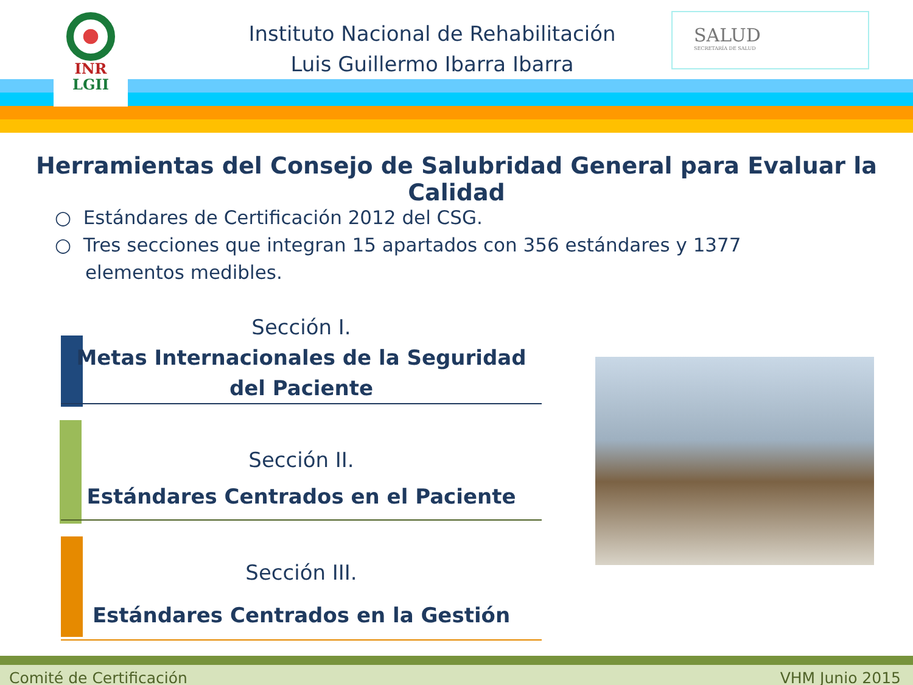INR
LGII
Instituto Nacional de Rehabilitación
Luis Guillermo Ibarra Ibarra
SALUD
SECRETARÍA DE SALUD
Herramientas del Consejo de Salubridad General para Evaluar la Calidad
○ Estándares de Certificación 2012 del CSG.
○ Tres secciones que integran 15 apartados con 356 estándares y 1377 elementos medibles.
Sección I.
Metas Internacionales de la Seguridad del Paciente
Sección II.
Estándares Centrados en el Paciente
Sección III.
Estándares Centrados en la Gestión
Comité de Certificación VHM Junio 2015